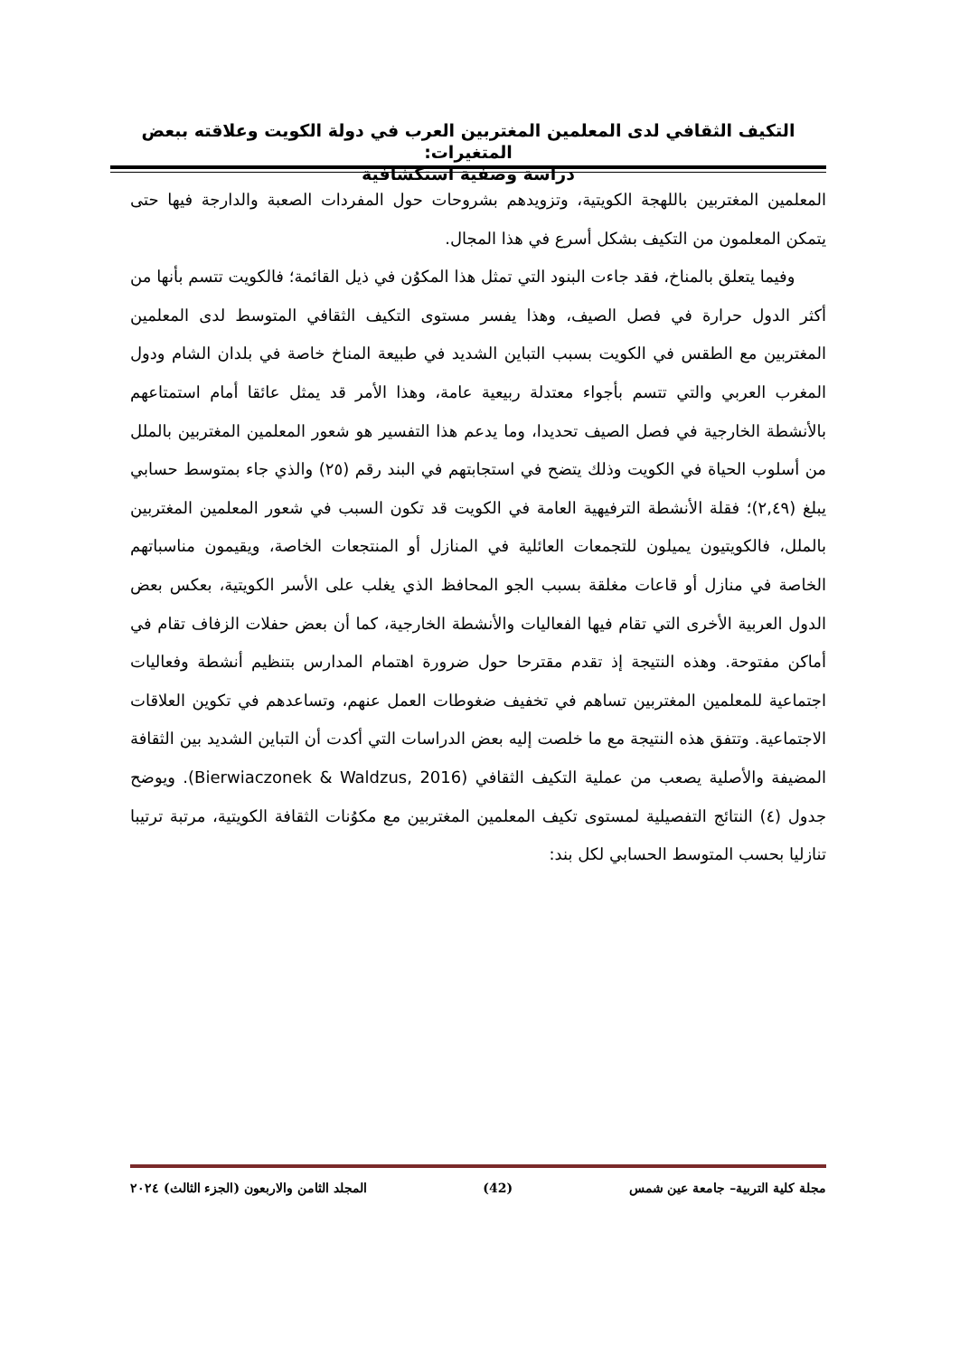التكيف الثقافي لدى المعلمين المغتربين العرب في دولة الكويت وعلاقته ببعض المتغيرات:
دراسة وصفية استكشافية
المعلمين المغتربين باللهجة الكويتية، وتزويدهم بشروحات حول المفردات الصعبة والدارجة فيها حتى يتمكن المعلمون من التكيف بشكل أسرع في هذا المجال.
وفيما يتعلق بالمناخ، فقد جاءت البنود التي تمثل هذا المكوُن في ذيل القائمة؛ فالكويت تتسم بأنها من أكثر الدول حرارة في فصل الصيف، وهذا يفسر مستوى التكيف الثقافي المتوسط لدى المعلمين المغتربين مع الطقس في الكويت بسبب التباين الشديد في طبيعة المناخ خاصة في بلدان الشام ودول المغرب العربي والتي تتسم بأجواء معتدلة ربيعية عامة، وهذا الأمر قد يمثل عائقا أمام استمتاعهم بالأنشطة الخارجية في فصل الصيف تحديدا، وما يدعم هذا التفسير هو شعور المعلمين المغتربين بالملل من أسلوب الحياة في الكويت وذلك يتضح في استجابتهم في البند رقم (٢٥) والذي جاء بمتوسط حسابي يبلغ (٢,٤٩)؛ فقلة الأنشطة الترفيهية العامة في الكويت قد تكون السبب في شعور المعلمين المغتربين بالملل، فالكويتيون يميلون للتجمعات العائلية في المنازل أو المنتجعات الخاصة، ويقيمون مناسباتهم الخاصة في منازل أو قاعات مغلقة بسبب الجو المحافظ الذي يغلب على الأسر الكويتية، بعكس بعض الدول العربية الأخرى التي تقام فيها الفعاليات والأنشطة الخارجية، كما أن بعض حفلات الزفاف تقام في أماكن مفتوحة. وهذه النتيجة إذ تقدم مقترحا حول ضرورة اهتمام المدارس بتنظيم أنشطة وفعاليات اجتماعية للمعلمين المغتربين تساهم في تخفيف ضغوطات العمل عنهم، وتساعدهم في تكوين العلاقات الاجتماعية. وتتفق هذه النتيجة مع ما خلصت إليه بعض الدراسات التي أكدت أن التباين الشديد بين الثقافة المضيفة والأصلية يصعب من عملية التكيف الثقافي (Bierwiaczonek & Waldzus, 2016). ويوضح جدول (٤) النتائج التفصيلية لمستوى تكيف المعلمين المغتربين مع مكوُنات الثقافة الكويتية، مرتبة ترتيبا تنازليا بحسب المتوسط الحسابي لكل بند:
مجلة كلية التربية– جامعة عين شمس (42) المجلد الثامن والاربعون (الجزء الثالث) ٢٠٢٤